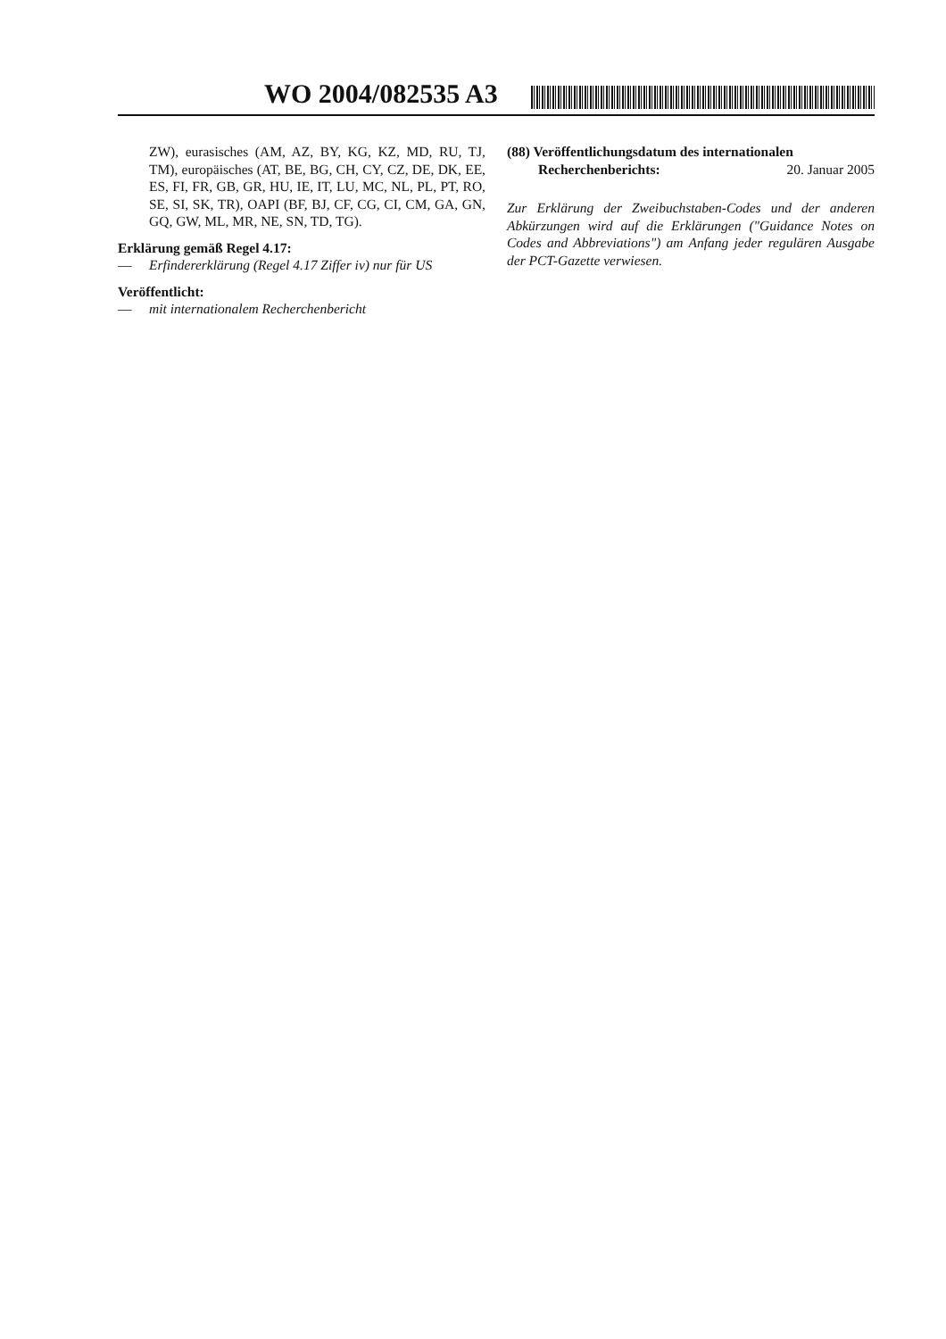WO 2004/082535 A3
ZW), eurasisches (AM, AZ, BY, KG, KZ, MD, RU, TJ, TM), europäisches (AT, BE, BG, CH, CY, CZ, DE, DK, EE, ES, FI, FR, GB, GR, HU, IE, IT, LU, MC, NL, PL, PT, RO, SE, SI, SK, TR), OAPI (BF, BJ, CF, CG, CI, CM, GA, GN, GQ, GW, ML, MR, NE, SN, TD, TG).
Erklärung gemäß Regel 4.17:
— Erfindererklärung (Regel 4.17 Ziffer iv) nur für US
Veröffentlicht:
— mit internationalem Recherchenbericht
(88) Veröffentlichungsdatum des internationalen
Recherchenberichts: 20. Januar 2005
Zur Erklärung der Zweibuchstaben-Codes und der anderen Abkürzungen wird auf die Erklärungen ("Guidance Notes on Codes and Abbreviations") am Anfang jeder regulären Ausgabe der PCT-Gazette verwiesen.